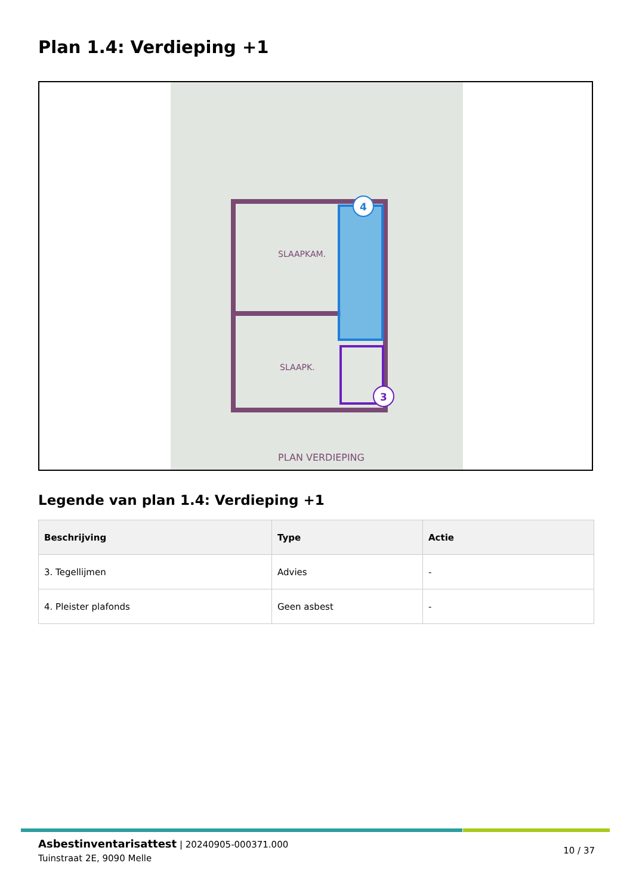Plan 1.4: Verdieping +1
4
3
SLAAPKAM.
SLAAPK.
PLAN VERDIEPING
Legende van plan 1.4: Verdieping +1
| Beschrijving | Type | Actie |
| --- | --- | --- |
| 3. Tegellijmen | Advies | - |
| 4. Pleister plafonds | Geen asbest | - |
Asbestinventarisattest | 20240905-000371.000
Tuinstraat 2E, 9090 Melle
10 / 37